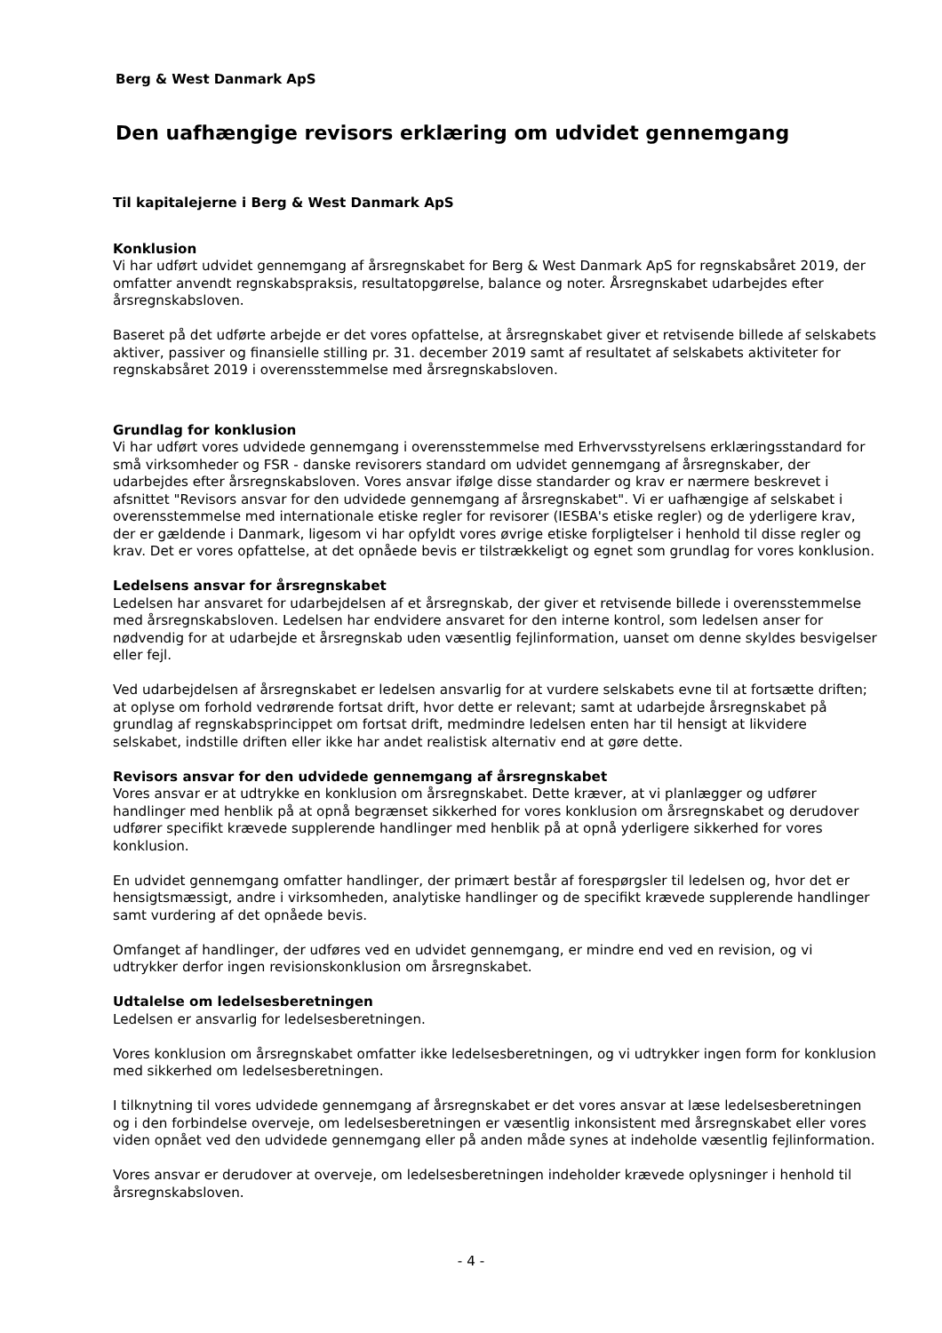Berg & West Danmark ApS
Den uafhængige revisors erklæring om udvidet gennemgang
Til kapitalejerne i Berg & West Danmark ApS
Konklusion
Vi har udført udvidet gennemgang af årsregnskabet for Berg & West Danmark ApS for regnskabsåret 2019, der omfatter anvendt regnskabspraksis, resultatopgørelse, balance og noter. Årsregnskabet udarbejdes efter årsregnskabsloven.
Baseret på det udførte arbejde er det vores opfattelse, at årsregnskabet giver et retvisende billede af selskabets aktiver, passiver og finansielle stilling pr. 31. december 2019 samt af resultatet af selskabets aktiviteter for regnskabsåret 2019 i overensstemmelse med årsregnskabsloven.
Grundlag for konklusion
Vi har udført vores udvidede gennemgang i overensstemmelse med Erhvervsstyrelsens erklæringsstandard for små virksomheder og FSR - danske revisorers standard om udvidet gennemgang af årsregnskaber, der udarbejdes efter årsregnskabsloven. Vores ansvar ifølge disse standarder og krav er nærmere beskrevet i afsnittet "Revisors ansvar for den udvidede gennemgang af årsregnskabet". Vi er uafhængige af selskabet i overensstemmelse med internationale etiske regler for revisorer (IESBA's etiske regler) og de yderligere krav, der er gældende i Danmark, ligesom vi har opfyldt vores øvrige etiske forpligtelser i henhold til disse regler og krav. Det er vores opfattelse, at det opnåede bevis er tilstrækkeligt og egnet som grundlag for vores konklusion.
Ledelsens ansvar for årsregnskabet
Ledelsen har ansvaret for udarbejdelsen af et årsregnskab, der giver et retvisende billede i overensstemmelse med årsregnskabsloven. Ledelsen har endvidere ansvaret for den interne kontrol, som ledelsen anser for nødvendig for at udarbejde et årsregnskab uden væsentlig fejlinformation, uanset om denne skyldes besvigelser eller fejl.
Ved udarbejdelsen af årsregnskabet er ledelsen ansvarlig for at vurdere selskabets evne til at fortsætte driften; at oplyse om forhold vedrørende fortsat drift, hvor dette er relevant; samt at udarbejde årsregnskabet på grundlag af regnskabsprincippet om fortsat drift, medmindre ledelsen enten har til hensigt at likvidere selskabet, indstille driften eller ikke har andet realistisk alternativ end at gøre dette.
Revisors ansvar for den udvidede gennemgang af årsregnskabet
Vores ansvar er at udtrykke en konklusion om årsregnskabet. Dette kræver, at vi planlægger og udfører handlinger med henblik på at opnå begrænset sikkerhed for vores konklusion om årsregnskabet og derudover udfører specifikt krævede supplerende handlinger med henblik på at opnå yderligere sikkerhed for vores konklusion.
En udvidet gennemgang omfatter handlinger, der primært består af forespørgsler til ledelsen og, hvor det er hensigtsmæssigt, andre i virksomheden, analytiske handlinger og de specifikt krævede supplerende handlinger samt vurdering af det opnåede bevis.
Omfanget af handlinger, der udføres ved en udvidet gennemgang, er mindre end ved en revision, og vi udtrykker derfor ingen revisionskonklusion om årsregnskabet.
Udtalelse om ledelsesberetningen
Ledelsen er ansvarlig for ledelsesberetningen.
Vores konklusion om årsregnskabet omfatter ikke ledelsesberetningen, og vi udtrykker ingen form for konklusion med sikkerhed om ledelsesberetningen.
I tilknytning til vores udvidede gennemgang af årsregnskabet er det vores ansvar at læse ledelsesberetningen og i den forbindelse overveje, om ledelsesberetningen er væsentlig inkonsistent med årsregnskabet eller vores viden opnået ved den udvidede gennemgang eller på anden måde synes at indeholde væsentlig fejlinformation.
Vores ansvar er derudover at overveje, om ledelsesberetningen indeholder krævede oplysninger i henhold til årsregnskabsloven.
- 4 -